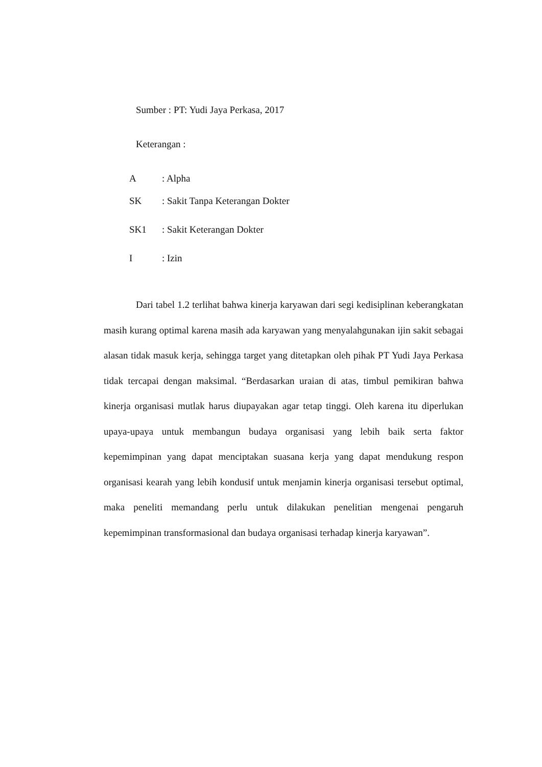Sumber : PT: Yudi Jaya Perkasa, 2017
Keterangan :
A: Alpha
SK: Sakit Tanpa Keterangan Dokter
SK1: Sakit Keterangan Dokter
I: Izin
Dari tabel 1.2 terlihat bahwa kinerja karyawan dari segi kedisiplinan keberangkatan masih kurang optimal karena masih ada karyawan yang menyalahgunakan ijin sakit sebagai alasan tidak masuk kerja, sehingga target yang ditetapkan oleh pihak PT Yudi Jaya Perkasa tidak tercapai dengan maksimal. “Berdasarkan uraian di atas, timbul pemikiran bahwa kinerja organisasi mutlak harus diupayakan agar tetap tinggi. Oleh karena itu diperlukan upaya-upaya untuk membangun budaya organisasi yang lebih baik serta faktor kepemimpinan yang dapat menciptakan suasana kerja yang dapat mendukung respon organisasi kearah yang lebih kondusif untuk menjamin kinerja organisasi tersebut optimal, maka peneliti memandang perlu untuk dilakukan penelitian mengenai pengaruh kepemimpinan transformasional dan budaya organisasi terhadap kinerja karyawan”.